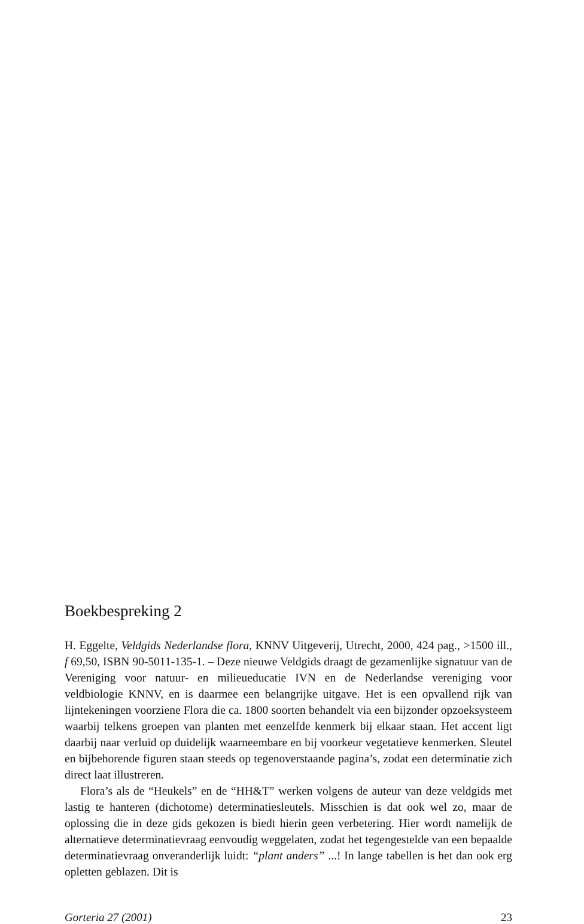Boekbespreking 2
H. Eggelte, Veldgids Nederlandse flora, KNNV Uitgeverij, Utrecht, 2000, 424 pag., >1500 ill., f 69,50, ISBN 90-5011-135-1. – Deze nieuwe Veldgids draagt de gezamenlijke signatuur van de Vereniging voor natuur- en milieueducatie IVN en de Nederlandse vereniging voor veldbiologie KNNV, en is daarmee een belangrijke uitgave. Het is een opvallend rijk van lijntekeningen voorziene Flora die ca. 1800 soorten behandelt via een bijzonder opzoeksysteem waarbij telkens groepen van planten met eenzelfde kenmerk bij elkaar staan. Het accent ligt daarbij naar verluid op duidelijk waarneembare en bij voorkeur vegetatieve kenmerken. Sleutel en bijbehorende figuren staan steeds op tegenoverstaande pagina’s, zodat een determinatie zich direct laat illustreren.
Flora’s als de “Heukels” en de “HH&T” werken volgens de auteur van deze veldgids met lastig te hanteren (dichotome) determinatiesleutels. Misschien is dat ook wel zo, maar de oplossing die in deze gids gekozen is biedt hierin geen verbetering. Hier wordt namelijk de alternatieve determinatievraag eenvoudig weggelaten, zodat het tegengestelde van een bepaalde determinatievraag onveranderlijk luidt: “plant anders” ...! In lange tabellen is het dan ook erg opletten geblazen. Dit is
Gorteria 27 (2001) 23